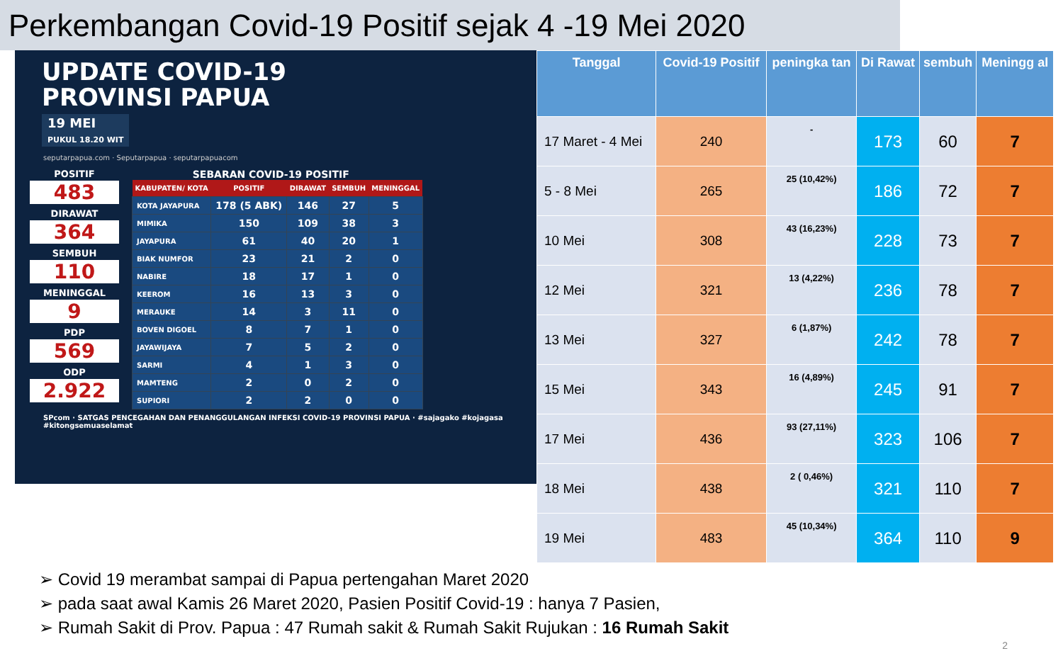Perkembangan Covid-19 Positif sejak 4 -19 Mei 2020
UPDATE COVID-19
PROVINSI PAPUA
19 MEI
PUKUL 18.20 WIT
seputarpapua.com · Seputarpapua · seputarpapuacom
POSITIF
483
DIRAWAT
364
SEMBUH
110
MENINGGAL
9
PDP
569
ODP
2.922
SEBARAN COVID-19 POSITIF
| KABUPATEN/ KOTA | POSITIF | DIRAWAT | SEMBUH | MENINGGAL |
| --- | --- | --- | --- | --- |
| KOTA JAYAPURA | 178 (5 ABK) | 146 | 27 | 5 |
| MIMIKA | 150 | 109 | 38 | 3 |
| JAYAPURA | 61 | 40 | 20 | 1 |
| BIAK NUMFOR | 23 | 21 | 2 | 0 |
| NABIRE | 18 | 17 | 1 | 0 |
| KEEROM | 16 | 13 | 3 | 0 |
| MERAUKE | 14 | 3 | 11 | 0 |
| BOVEN DIGOEL | 8 | 7 | 1 | 0 |
| JAYAWIJAYA | 7 | 5 | 2 | 0 |
| SARMI | 4 | 1 | 3 | 0 |
| MAMTENG | 2 | 0 | 2 | 0 |
| SUPIORI | 2 | 2 | 0 | 0 |
SPcom · SATGAS PENCEGAHAN DAN PENANGGULANGAN INFEKSI COVID-19 PROVINSI PAPUA · #sajagako #kojagasa #kitongsemuaselamat
| Tanggal | Covid-19 Positif | peningka tan | Di Rawat | sembuh | Meningg al |
| --- | --- | --- | --- | --- | --- |
| 17 Maret - 4 Mei | 240 | - | 173 | 60 | 7 |
| 5 - 8 Mei | 265 | 25 (10,42%) | 186 | 72 | 7 |
| 10 Mei | 308 | 43 (16,23%) | 228 | 73 | 7 |
| 12 Mei | 321 | 13 (4,22%) | 236 | 78 | 7 |
| 13 Mei | 327 | 6 (1,87%) | 242 | 78 | 7 |
| 15 Mei | 343 | 16 (4,89%) | 245 | 91 | 7 |
| 17 Mei | 436 | 93 (27,11%) | 323 | 106 | 7 |
| 18 Mei | 438 | 2 ( 0,46%) | 321 | 110 | 7 |
| 19 Mei | 483 | 45 (10,34%) | 364 | 110 | 9 |
➢ Covid 19 merambat sampai di Papua pertengahan Maret 2020
➢ pada saat awal Kamis 26 Maret 2020, Pasien Positif Covid-19 : hanya 7 Pasien,
➢ Rumah Sakit di Prov. Papua : 47 Rumah sakit & Rumah Sakit Rujukan : 16 Rumah Sakit
2